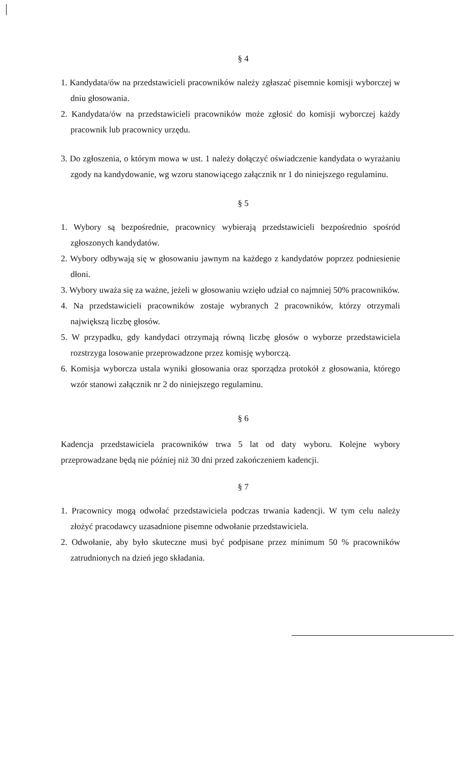§ 4
1. Kandydata/ów na przedstawicieli pracowników należy zgłaszać pisemnie komisji wyborczej w dniu głosowania.
2. Kandydata/ów na przedstawicieli pracowników może zgłosić do komisji wyborczej każdy pracownik lub pracownicy urzędu.
3. Do zgłoszenia, o którym mowa w ust. 1 należy dołączyć oświadczenie kandydata o wyrażaniu zgody na kandydowanie, wg wzoru stanowiącego załącznik nr 1 do niniejszego regulaminu.
§ 5
1. Wybory są bezpośrednie, pracownicy wybierają przedstawicieli bezpośrednio spośród zgłoszonych kandydatów.
2. Wybory odbywają się w głosowaniu jawnym na każdego z kandydatów poprzez podniesienie dłoni.
3. Wybory uważa się za ważne, jeżeli w głosowaniu wzięło udział co najmniej 50% pracowników.
4. Na przedstawicieli pracowników zostaje wybranych 2 pracowników, którzy otrzymali największą liczbę głosów.
5. W przypadku, gdy kandydaci otrzymają równą liczbę głosów o wyborze przedstawiciela rozstrzyga losowanie przeprowadzone przez komisję wyborczą.
6. Komisja wyborcza ustala wyniki głosowania oraz sporządza protokół z głosowania, którego wzór stanowi załącznik nr 2 do niniejszego regulaminu.
§ 6
Kadencja przedstawiciela pracowników trwa 5 lat od daty wyboru. Kolejne wybory przeprowadzane będą nie później niż 30 dni przed zakończeniem kadencji.
§ 7
1. Pracownicy mogą odwołać przedstawiciela podczas trwania kadencji. W tym celu należy złożyć pracodawcy uzasadnione pisemne odwołanie przedstawiciela.
2. Odwołanie, aby było skuteczne musi być podpisane przez minimum 50 % pracowników zatrudnionych na dzień jego składania.